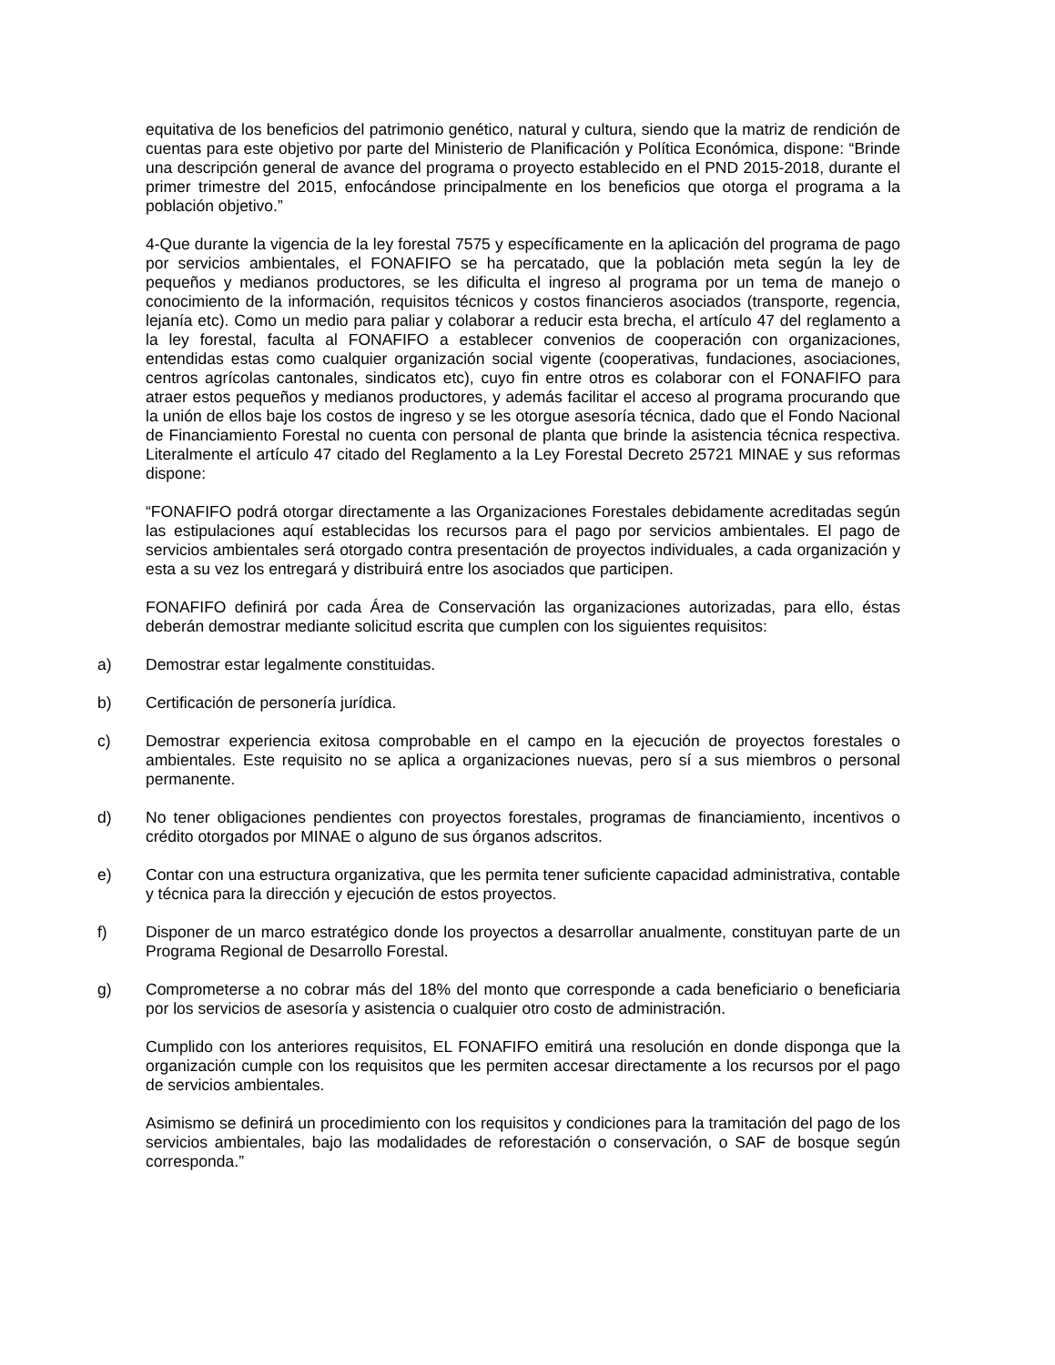equitativa de los beneficios del patrimonio genético, natural y cultura, siendo que la matriz de rendición de cuentas para este objetivo por parte del Ministerio de Planificación y Política Económica, dispone: “Brinde una descripción general de avance del programa o proyecto establecido en el PND 2015-2018, durante el primer trimestre del 2015, enfocándose principalmente en los beneficios que otorga el programa a la población objetivo.”
4-Que durante la vigencia de la ley forestal 7575 y específicamente en la aplicación del programa de pago por servicios ambientales, el FONAFIFO se ha percatado, que la población meta según la ley de pequeños y medianos productores, se les dificulta el ingreso al programa por un tema de manejo o conocimiento de la información, requisitos técnicos y costos financieros asociados (transporte, regencia, lejanía etc). Como un medio para paliar y colaborar a reducir esta brecha, el artículo 47 del reglamento a la ley forestal, faculta al FONAFIFO a establecer convenios de cooperación con organizaciones, entendidas estas como cualquier organización social vigente (cooperativas, fundaciones, asociaciones, centros agrícolas cantonales, sindicatos etc), cuyo fin entre otros es colaborar con el FONAFIFO para atraer estos pequeños y medianos productores, y además facilitar el acceso al programa procurando que la unión de ellos baje los costos de ingreso y se les otorgue asesoría técnica, dado que el Fondo Nacional de Financiamiento Forestal no cuenta con personal de planta que brinde la asistencia técnica respectiva. Literalmente el artículo 47 citado del Reglamento a la Ley Forestal Decreto 25721 MINAE y sus reformas dispone:
“FONAFIFO podrá otorgar directamente a las Organizaciones Forestales debidamente acreditadas según las estipulaciones aquí establecidas los recursos para el pago por servicios ambientales. El pago de servicios ambientales será otorgado contra presentación de proyectos individuales, a cada organización y esta a su vez los entregará y distribuirá entre los asociados que participen.
FONAFIFO definirá por cada Área de Conservación las organizaciones autorizadas, para ello, éstas deberán demostrar mediante solicitud escrita que cumplen con los siguientes requisitos:
a) Demostrar estar legalmente constituidas.
b) Certificación de personería jurídica.
c) Demostrar experiencia exitosa comprobable en el campo en la ejecución de proyectos forestales o ambientales. Este requisito no se aplica a organizaciones nuevas, pero sí a sus miembros o personal permanente.
d) No tener obligaciones pendientes con proyectos forestales, programas de financiamiento, incentivos o crédito otorgados por MINAE o alguno de sus órganos adscritos.
e) Contar con una estructura organizativa, que les permita tener suficiente capacidad administrativa, contable y técnica para la dirección y ejecución de estos proyectos.
f) Disponer de un marco estratégico donde los proyectos a desarrollar anualmente, constituyan parte de un Programa Regional de Desarrollo Forestal.
g) Comprometerse a no cobrar más del 18% del monto que corresponde a cada beneficiario o beneficiaria por los servicios de asesoría y asistencia o cualquier otro costo de administración.
Cumplido con los anteriores requisitos, EL FONAFIFO emitirá una resolución en donde disponga que la organización cumple con los requisitos que les permiten accesar directamente a los recursos por el pago de servicios ambientales.
Asimismo se definirá un procedimiento con los requisitos y condiciones para la tramitación del pago de los servicios ambientales, bajo las modalidades de reforestación o conservación, o SAF de bosque según corresponda.”